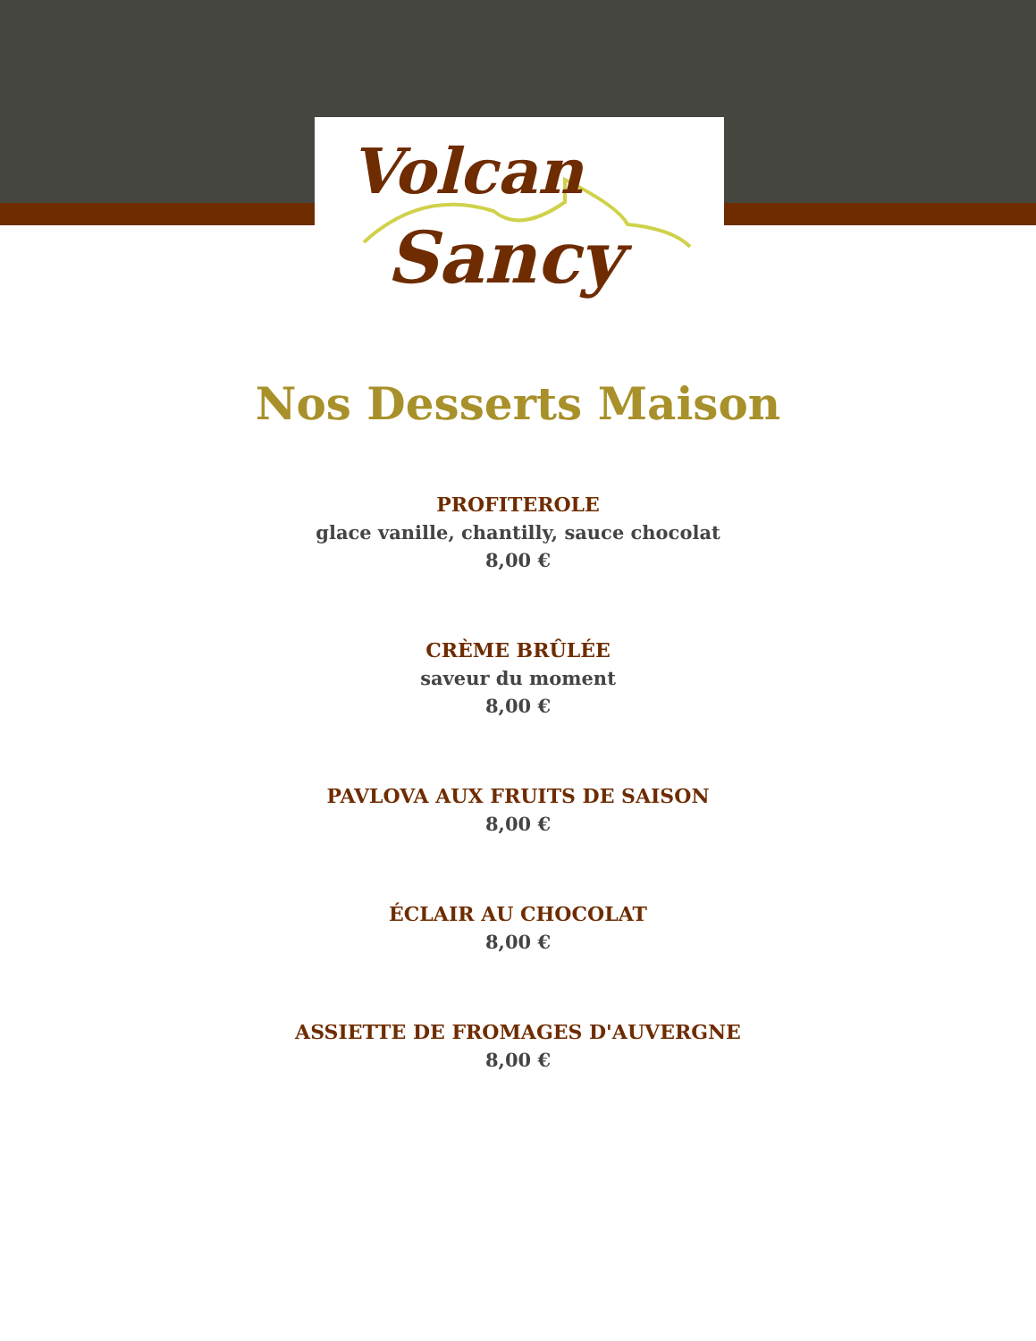Volcan
Sancy
Nos Desserts Maison
PROFITEROLE
glace vanille, chantilly, sauce chocolat
8,00 €
CRÈME BRÛLÉE
saveur du moment
8,00 €
PAVLOVA AUX FRUITS DE SAISON
8,00 €
ÉCLAIR AU CHOCOLAT
8,00 €
ASSIETTE DE FROMAGES D'AUVERGNE
8,00 €